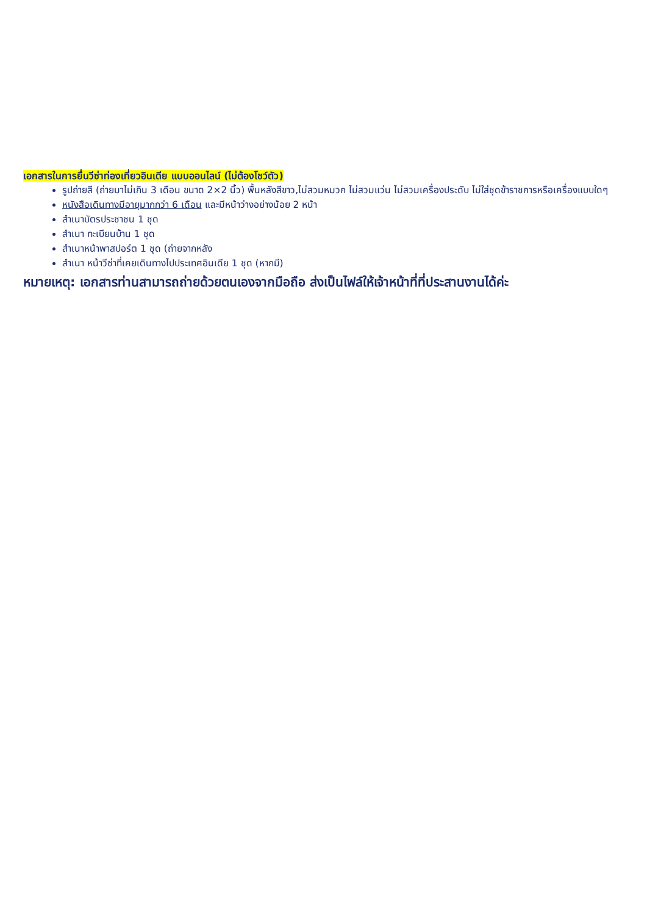เอกสารในการยื่นวีซ่าท่องเที่ยวอินเดีย แบบออนไลน์ (ไม่ต้องโชว์ตัว)
รูปถ่ายสี (ถ่ายมาไม่เกิน 3 เดือน ขนาด 2×2 นิ้ว) พื้นหลังสีขาว,ไม่สวมหมวก ไม่สวมแว่น ไม่สวมเครื่องประดับ ไม่ใส่ชุดข้าราชการหรือเครื่องแบบใดๆ
หนังสือเดินทางมีอายุมากกว่า 6 เดือน และมีหน้าว่างอย่างน้อย 2 หน้า
สำเนาบัตรประชาชน 1 ชุด
สำเนา ทะเบียนบ้าน 1 ชุด
สำเนาหน้าพาสปอร์ต 1 ชุด (ถ่ายจากหลัง
สำเนา หน้าวีซ่าที่เคยเดินทางไปประเทศอินเดีย 1 ชุด (หากมี)
หมายเหตุ: เอกสารท่านสามารถถ่ายด้วยตนเองจากมือถือ ส่งเป็นไฟล์ให้เจ้าหน้าที่ที่ประสานงานได้ค่ะ